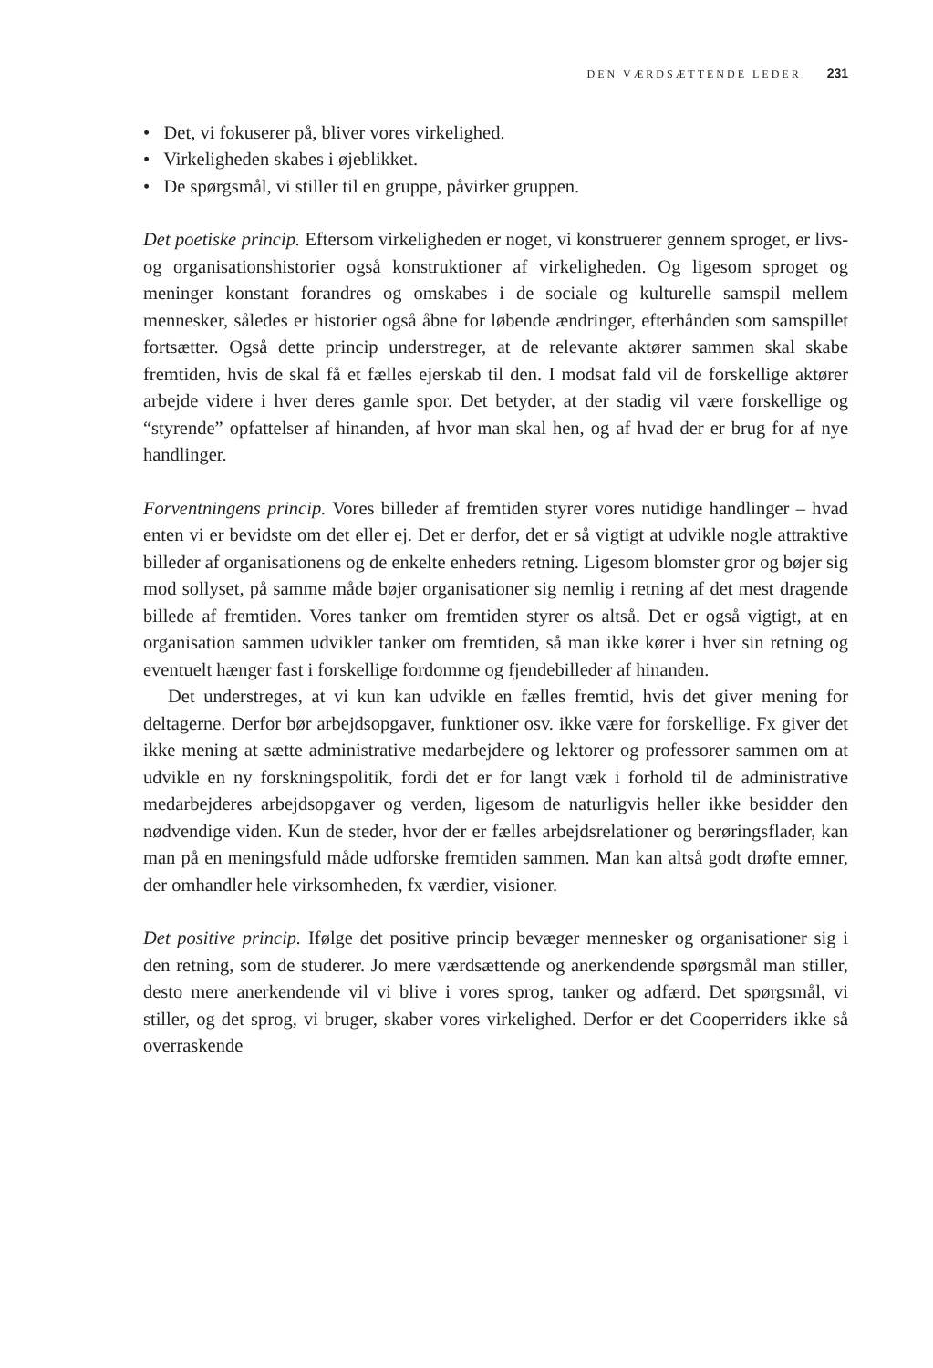DEN VÆRDSÆTTENDE LEDER 231
• Det, vi fokuserer på, bliver vores virkelighed.
• Virkeligheden skabes i øjeblikket.
• De spørgsmål, vi stiller til en gruppe, påvirker gruppen.
Det poetiske princip. Eftersom virkeligheden er noget, vi konstruerer gennem sproget, er livs- og organisationshistorier også konstruktioner af virkeligheden. Og ligesom sproget og meninger konstant forandres og omskabes i de sociale og kulturelle samspil mellem mennesker, således er historier også åbne for løbende ændringer, efterhånden som samspillet fortsætter. Også dette princip understreger, at de relevante aktører sammen skal skabe fremtiden, hvis de skal få et fælles ejerskab til den. I modsat fald vil de forskellige aktører arbejde videre i hver deres gamle spor. Det betyder, at der stadig vil være forskellige og “styrende” opfattelser af hinanden, af hvor man skal hen, og af hvad der er brug for af nye handlinger.
Forventningens princip. Vores billeder af fremtiden styrer vores nutidige handlinger – hvad enten vi er bevidste om det eller ej. Det er derfor, det er så vigtigt at udvikle nogle attraktive billeder af organisationens og de enkelte enheders retning. Ligesom blomster gror og bøjer sig mod sollyset, på samme måde bøjer organisationer sig nemlig i retning af det mest dragende billede af fremtiden. Vores tanker om fremtiden styrer os altså. Det er også vigtigt, at en organisation sammen udvikler tanker om fremtiden, så man ikke kører i hver sin retning og eventuelt hænger fast i forskellige fordomme og fjendebilleder af hinanden.
Det understreges, at vi kun kan udvikle en fælles fremtid, hvis det giver mening for deltagerne. Derfor bør arbejdsopgaver, funktioner osv. ikke være for forskellige. Fx giver det ikke mening at sætte administrative medarbejdere og lektorer og professorer sammen om at udvikle en ny forskningspolitik, fordi det er for langt væk i forhold til de administrative medarbejderes arbejdsopgaver og verden, ligesom de naturligvis heller ikke besidder den nødvendige viden. Kun de steder, hvor der er fælles arbejdsrelationer og berøringsflader, kan man på en meningsfuld måde udforske fremtiden sammen. Man kan altså godt drøfte emner, der omhandler hele virksomheden, fx værdier, visioner.
Det positive princip. Ifølge det positive princip bevæger mennesker og organisationer sig i den retning, som de studerer. Jo mere værdsættende og anerkendende spørgsmål man stiller, desto mere anerkendende vil vi blive i vores sprog, tanker og adfærd. Det spørgsmål, vi stiller, og det sprog, vi bruger, skaber vores virkelighed. Derfor er det Cooperriders ikke så overraskende